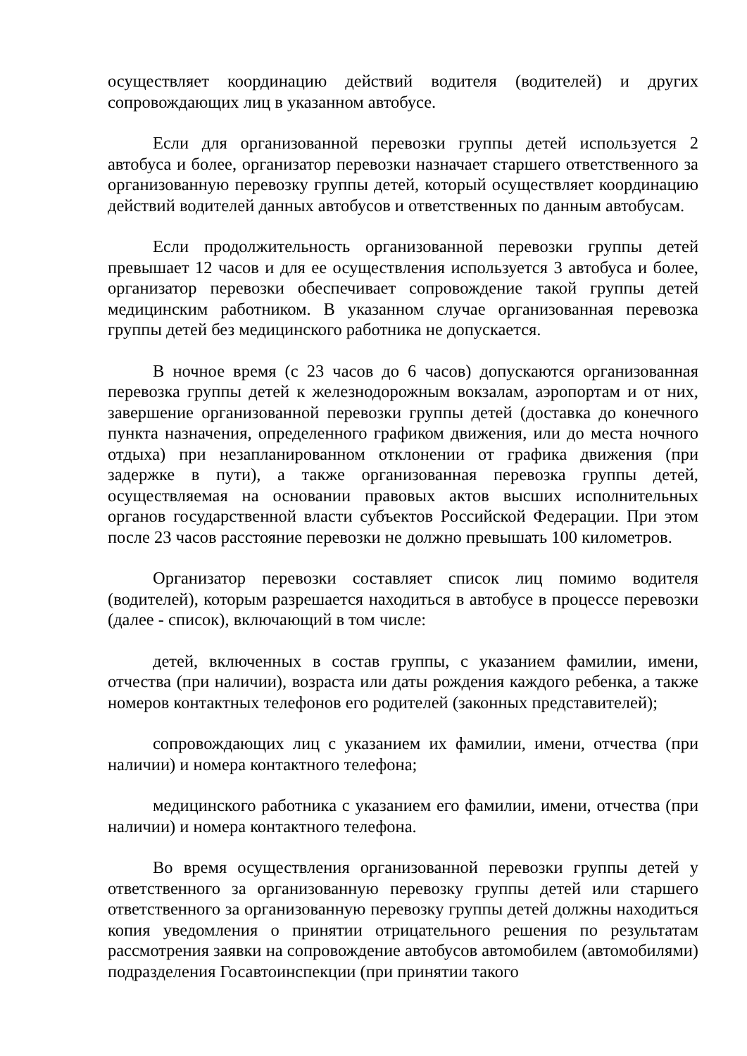осуществляет координацию действий водителя (водителей) и других сопровождающих лиц в указанном автобусе.
Если для организованной перевозки группы детей используется 2 автобуса и более, организатор перевозки назначает старшего ответственного за организованную перевозку группы детей, который осуществляет координацию действий водителей данных автобусов и ответственных по данным автобусам.
Если продолжительность организованной перевозки группы детей превышает 12 часов и для ее осуществления используется 3 автобуса и более, организатор перевозки обеспечивает сопровождение такой группы детей медицинским работником. В указанном случае организованная перевозка группы детей без медицинского работника не допускается.
В ночное время (с 23 часов до 6 часов) допускаются организованная перевозка группы детей к железнодорожным вокзалам, аэропортам и от них, завершение организованной перевозки группы детей (доставка до конечного пункта назначения, определенного графиком движения, или до места ночного отдыха) при незапланированном отклонении от графика движения (при задержке в пути), а также организованная перевозка группы детей, осуществляемая на основании правовых актов высших исполнительных органов государственной власти субъектов Российской Федерации. При этом после 23 часов расстояние перевозки не должно превышать 100 километров.
Организатор перевозки составляет список лиц помимо водителя (водителей), которым разрешается находиться в автобусе в процессе перевозки (далее - список), включающий в том числе:
детей, включенных в состав группы, с указанием фамилии, имени, отчества (при наличии), возраста или даты рождения каждого ребенка, а также номеров контактных телефонов его родителей (законных представителей);
сопровождающих лиц с указанием их фамилии, имени, отчества (при наличии) и номера контактного телефона;
медицинского работника с указанием его фамилии, имени, отчества (при наличии) и номера контактного телефона.
Во время осуществления организованной перевозки группы детей у ответственного за организованную перевозку группы детей или старшего ответственного за организованную перевозку группы детей должны находиться копия уведомления о принятии отрицательного решения по результатам рассмотрения заявки на сопровождение автобусов автомобилем (автомобилями) подразделения Госавтоинспекции (при принятии такого